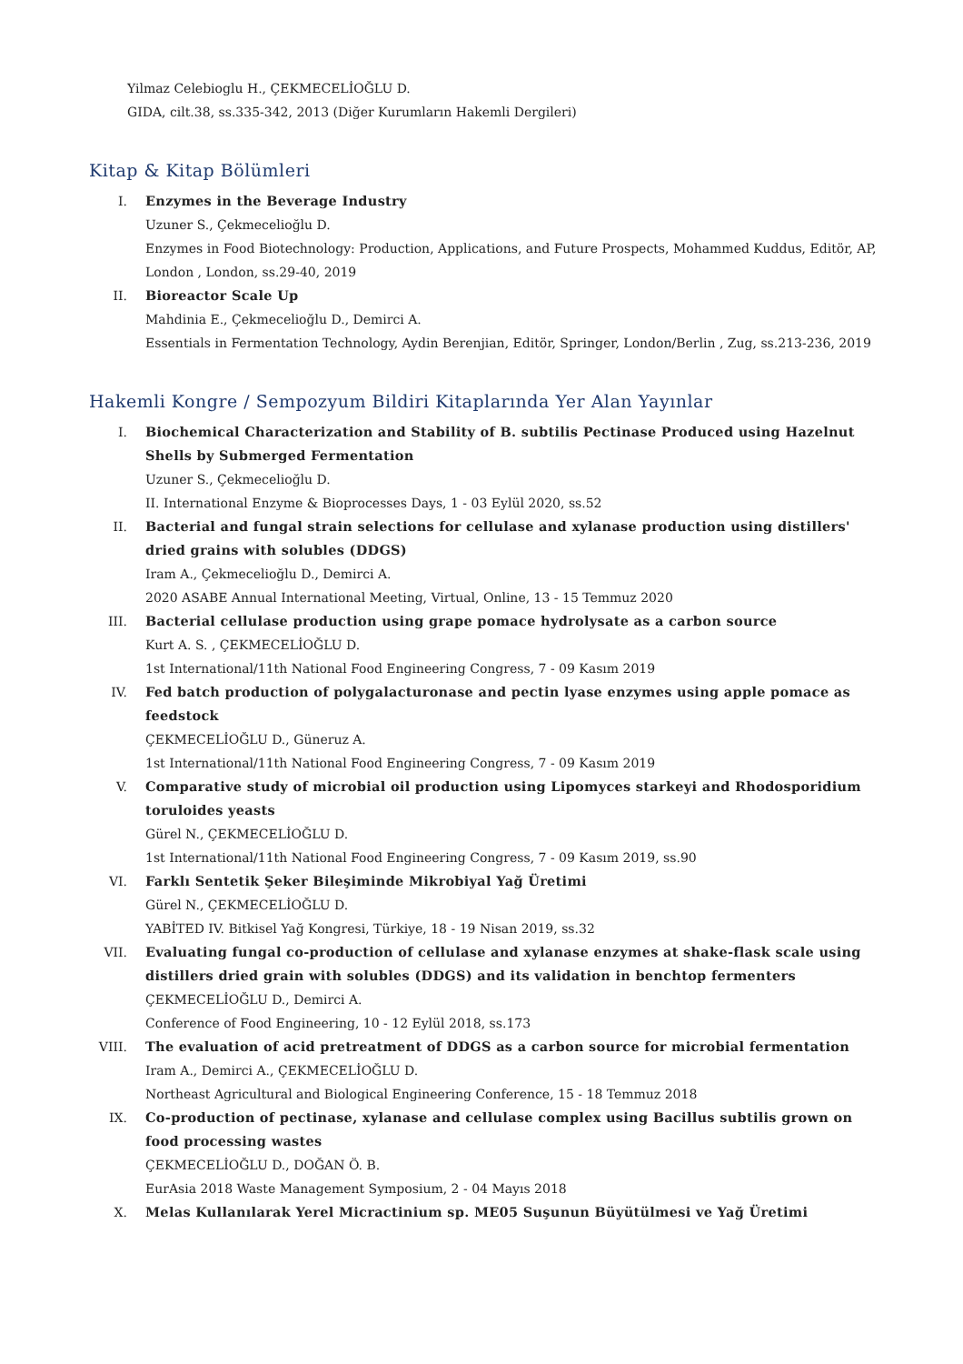Yilmaz Celebioglu H., ÇEKMECELİOĞLU D.
GIDA, cilt.38, ss.335-342, 2013 (Diğer Kurumların Hakemli Dergileri)
Kitap & Kitap Bölümleri
I. Enzymes in the Beverage Industry
Uzuner S., Çekmecelioğlu D.
Enzymes in Food Biotechnology: Production, Applications, and Future Prospects, Mohammed Kuddus, Editör, AP, London , London, ss.29-40, 2019
II. Bioreactor Scale Up
Mahdinia E., Çekmecelioğlu D., Demirci A.
Essentials in Fermentation Technology, Aydin Berenjian, Editör, Springer, London/Berlin , Zug, ss.213-236, 2019
Hakemli Kongre / Sempozyum Bildiri Kitaplarında Yer Alan Yayınlar
I. Biochemical Characterization and Stability of B. subtilis Pectinase Produced using Hazelnut Shells by Submerged Fermentation
Uzuner S., Çekmecelioğlu D.
II. International Enzyme & Bioprocesses Days, 1 - 03 Eylül 2020, ss.52
II. Bacterial and fungal strain selections for cellulase and xylanase production using distillers' dried grains with solubles (DDGS)
Iram A., Çekmecelioğlu D., Demirci A.
2020 ASABE Annual International Meeting, Virtual, Online, 13 - 15 Temmuz 2020
III. Bacterial cellulase production using grape pomace hydrolysate as a carbon source
Kurt A. S. , ÇEKMECELİOĞLU D.
1st International/11th National Food Engineering Congress, 7 - 09 Kasım 2019
IV. Fed batch production of polygalacturonase and pectin lyase enzymes using apple pomace as feedstock
ÇEKMECELİOĞLU D., Güneruz A.
1st International/11th National Food Engineering Congress, 7 - 09 Kasım 2019
V. Comparative study of microbial oil production using Lipomyces starkeyi and Rhodosporidium toruloides yeasts
Gürel N., ÇEKMECELİOĞLU D.
1st International/11th National Food Engineering Congress, 7 - 09 Kasım 2019, ss.90
VI. Farklı Sentetik Şeker Bileşiminde Mikrobiyal Yağ Üretimi
Gürel N., ÇEKMECELİOĞLU D.
YABİTED IV. Bitkisel Yağ Kongresi, Türkiye, 18 - 19 Nisan 2019, ss.32
VII. Evaluating fungal co-production of cellulase and xylanase enzymes at shake-flask scale using distillers dried grain with solubles (DDGS) and its validation in benchtop fermenters
ÇEKMECELİOĞLU D., Demirci A.
Conference of Food Engineering, 10 - 12 Eylül 2018, ss.173
VIII. The evaluation of acid pretreatment of DDGS as a carbon source for microbial fermentation
Iram A., Demirci A., ÇEKMECELİOĞLU D.
Northeast Agricultural and Biological Engineering Conference, 15 - 18 Temmuz 2018
IX. Co-production of pectinase, xylanase and cellulase complex using Bacillus subtilis grown on food processing wastes
ÇEKMECELİOĞLU D., DOĞAN Ö. B.
EurAsia 2018 Waste Management Symposium, 2 - 04 Mayıs 2018
X. Melas Kullanılarak Yerel Micractinium sp. ME05 Suşunun Büyütülmesi ve Yağ Üretimi